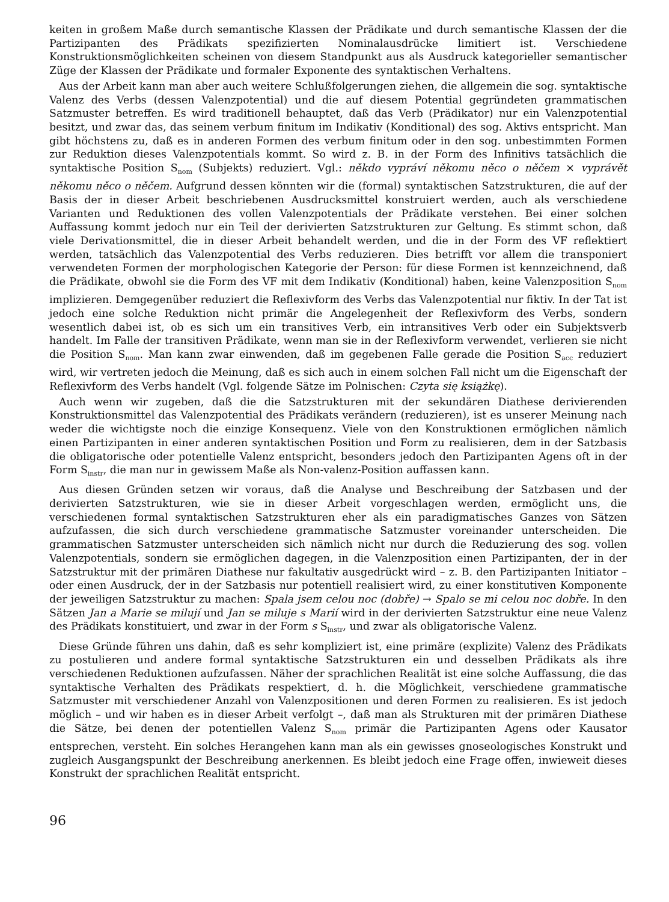keiten in großem Maße durch semantische Klassen der Prädikate und durch semantische Klassen der die Partizipanten des Prädikats spezifizierten Nominalausdrücke limitiert ist. Verschiedene Konstruktionsmöglichkeiten scheinen von diesem Standpunkt aus als Ausdruck kategorieller semantischer Züge der Klassen der Prädikate und formaler Exponente des syntaktischen Verhaltens.
Aus der Arbeit kann man aber auch weitere Schlußfolgerungen ziehen, die allgemein die sog. syntaktische Valenz des Verbs (dessen Valenzpotential) und die auf diesem Potential gegründeten grammatischen Satzmuster betreffen. Es wird traditionell behauptet, daß das Verb (Prädikator) nur ein Valenzpotential besitzt, und zwar das, das seinem verbum finitum im Indikativ (Konditional) des sog. Aktivs entspricht. Man gibt höchstens zu, daß es in anderen Formen des verbum finitum oder in den sog. unbestimmten Formen zur Reduktion dieses Valenzpotentials kommt. So wird z. B. in der Form des Infinitivs tatsächlich die syntaktische Position S<sub>nom</sub> (Subjekts) reduziert. Vgl.: někdo vypráví někomu něco o něčem × vyprávět někomu něco o něčem. Aufgrund dessen könnten wir die (formal) syntaktischen Satzstrukturen, die auf der Basis der in dieser Arbeit beschriebenen Ausdrucksmittel konstruiert werden, auch als verschiedene Varianten und Reduktionen des vollen Valenzpotentials der Prädikate verstehen. Bei einer solchen Auffassung kommt jedoch nur ein Teil der derivierten Satzstrukturen zur Geltung. Es stimmt schon, daß viele Derivationsmittel, die in dieser Arbeit behandelt werden, und die in der Form des VF reflektiert werden, tatsächlich das Valenzpotential des Verbs reduzieren. Dies betrifft vor allem die transponiert verwendeten Formen der morphologischen Kategorie der Person: für diese Formen ist kennzeichnend, daß die Prädikate, obwohl sie die Form des VF mit dem Indikativ (Konditional) haben, keine Valenzposition S<sub>nom</sub> implizieren. Demgegenüber reduziert die Reflexivform des Verbs das Valenzpotential nur fiktiv. In der Tat ist jedoch eine solche Reduktion nicht primär die Angelegenheit der Reflexivform des Verbs, sondern wesentlich dabei ist, ob es sich um ein transitives Verb, ein intransitives Verb oder ein Subjektsverb handelt. Im Falle der transitiven Prädikate, wenn man sie in der Reflexivform verwendet, verlieren sie nicht die Position S<sub>nom</sub>. Man kann zwar einwenden, daß im gegebenen Falle gerade die Position S<sub>acc</sub> reduziert wird, wir vertreten jedoch die Meinung, daß es sich auch in einem solchen Fall nicht um die Eigenschaft der Reflexivform des Verbs handelt (Vgl. folgende Sätze im Polnischen: Czyta się książkę).
Auch wenn wir zugeben, daß die die Satzstrukturen mit der sekundären Diathese derivierenden Konstruktionsmittel das Valenzpotential des Prädikats verändern (reduzieren), ist es unserer Meinung nach weder die wichtigste noch die einzige Konsequenz. Viele von den Konstruktionen ermöglichen nämlich einen Partizipanten in einer anderen syntaktischen Position und Form zu realisieren, dem in der Satzbasis die obligatorische oder potentielle Valenz entspricht, besonders jedoch den Partizipanten Agens oft in der Form S<sub>instr</sub>, die man nur in gewissem Maße als Non-valenz-Position auffassen kann.
Aus diesen Gründen setzen wir voraus, daß die Analyse und Beschreibung der Satzbasen und der derivierten Satzstrukturen, wie sie in dieser Arbeit vorgeschlagen werden, ermöglicht uns, die verschiedenen formal syntaktischen Satzstrukturen eher als ein paradigmatisches Ganzes von Sätzen aufzufassen, die sich durch verschiedene grammatische Satzmuster voreinander unterscheiden. Die grammatischen Satzmuster unterscheiden sich nämlich nicht nur durch die Reduzierung des sog. vollen Valenzpotentials, sondern sie ermöglichen dagegen, in die Valenzposition einen Partizipanten, der in der Satzstruktur mit der primären Diathese nur fakultativ ausgedrückt wird – z. B. den Partizipanten Initiator – oder einen Ausdruck, der in der Satzbasis nur potentiell realisiert wird, zu einer konstitutiven Komponente der jeweiligen Satzstruktur zu machen: Spala jsem celou noc (dobře) → Spalo se mi celou noc dobře. In den Sätzen Jan a Marie se milují und Jan se miluje s Marií wird in der derivierten Satzstruktur eine neue Valenz des Prädikats konstituiert, und zwar in der Form s S<sub>instr</sub>, und zwar als obligatorische Valenz.
Diese Gründe führen uns dahin, daß es sehr kompliziert ist, eine primäre (explizite) Valenz des Prädikats zu postulieren und andere formal syntaktische Satzstrukturen ein und desselben Prädikats als ihre verschiedenen Reduktionen aufzufassen. Näher der sprachlichen Realität ist eine solche Auffassung, die das syntaktische Verhalten des Prädikats respektiert, d. h. die Möglichkeit, verschiedene grammatische Satzmuster mit verschiedener Anzahl von Valenzpositionen und deren Formen zu realisieren. Es ist jedoch möglich – und wir haben es in dieser Arbeit verfolgt –, daß man als Strukturen mit der primären Diathese die Sätze, bei denen der potentiellen Valenz S<sub>nom</sub> primär die Partizipanten Agens oder Kausator entsprechen, versteht. Ein solches Herangehen kann man als ein gewisses gnoseologisches Konstrukt und zugleich Ausgangspunkt der Beschreibung anerkennen. Es bleibt jedoch eine Frage offen, inwieweit dieses Konstrukt der sprachlichen Realität entspricht.
96